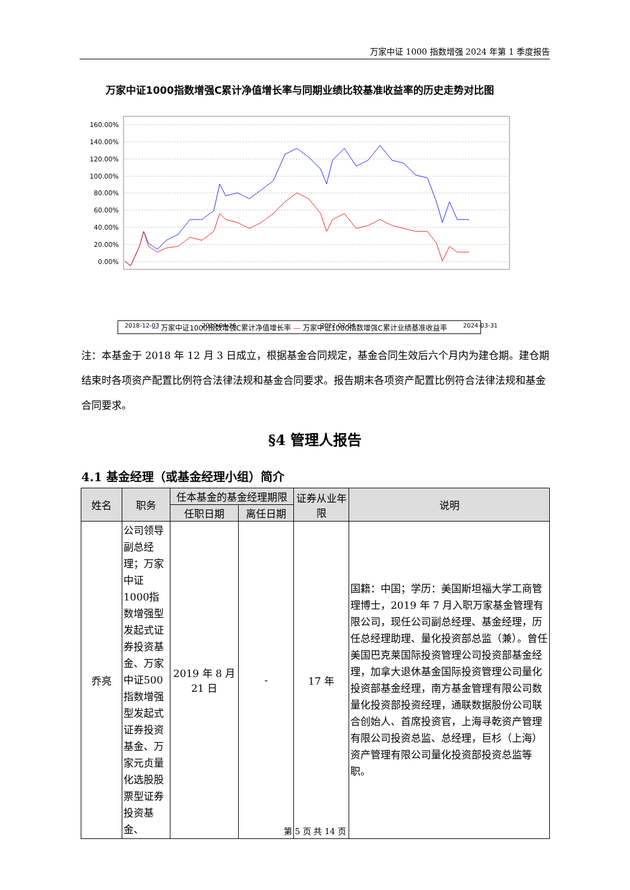万家中证 1000 指数增强 2024 年第 1 季度报告
万家中证1000指数增强C累计净值增长率与同期业绩比较基准收益率的历史走势对比图
160.00%
140.00%
120.00%
100.00%
80.00%
60.00%
40.00%
20.00%
0.00%
2018-12-03
2020-04-26
2022-02-04
2024-03-31
— 万家中证1000指数增强C累计净值增长率 — 万家中证1000指数增强C累计业绩基准收益率
注：本基金于 2018 年 12 月 3 日成立，根据基金合同规定，基金合同生效后六个月内为建仓期。建仓期结束时各项资产配置比例符合法律法规和基金合同要求。报告期末各项资产配置比例符合法律法规和基金合同要求。
§4 管理人报告
4.1 基金经理（或基金经理小组）简介
| 姓名 | 职务 | 任本基金的基金经理期限 | | 证券从业年限 | 说明 |
| --- | --- | --- | --- | --- | --- |
| | | 任职日期 | 离任日期 | | |
| 乔亮 | 公司领导副总经理；万家中证1000指数增强型发起式证券投资基金、万家中证500指数增强型发起式证券投资基金、万家元贞量化选股股票型证券投资基金、 | 2019 年 8 月 21 日 | - | 17 年 | 国籍：中国；学历：美国斯坦福大学工商管理博士，2019 年 7 月入职万家基金管理有限公司，现任公司副总经理、基金经理，历任总经理助理、量化投资部总监（兼）。曾任美国巴克莱国际投资管理公司投资部基金经理，加拿大退休基金国际投资管理公司量化投资部基金经理，南方基金管理有限公司数量化投资部投资经理，通联数据股份公司联合创始人、首席投资官，上海寻乾资产管理有限公司投资总监、总经理，巨杉（上海）资产管理有限公司量化投资部投资总监等职。 |
第 5 页 共 14 页